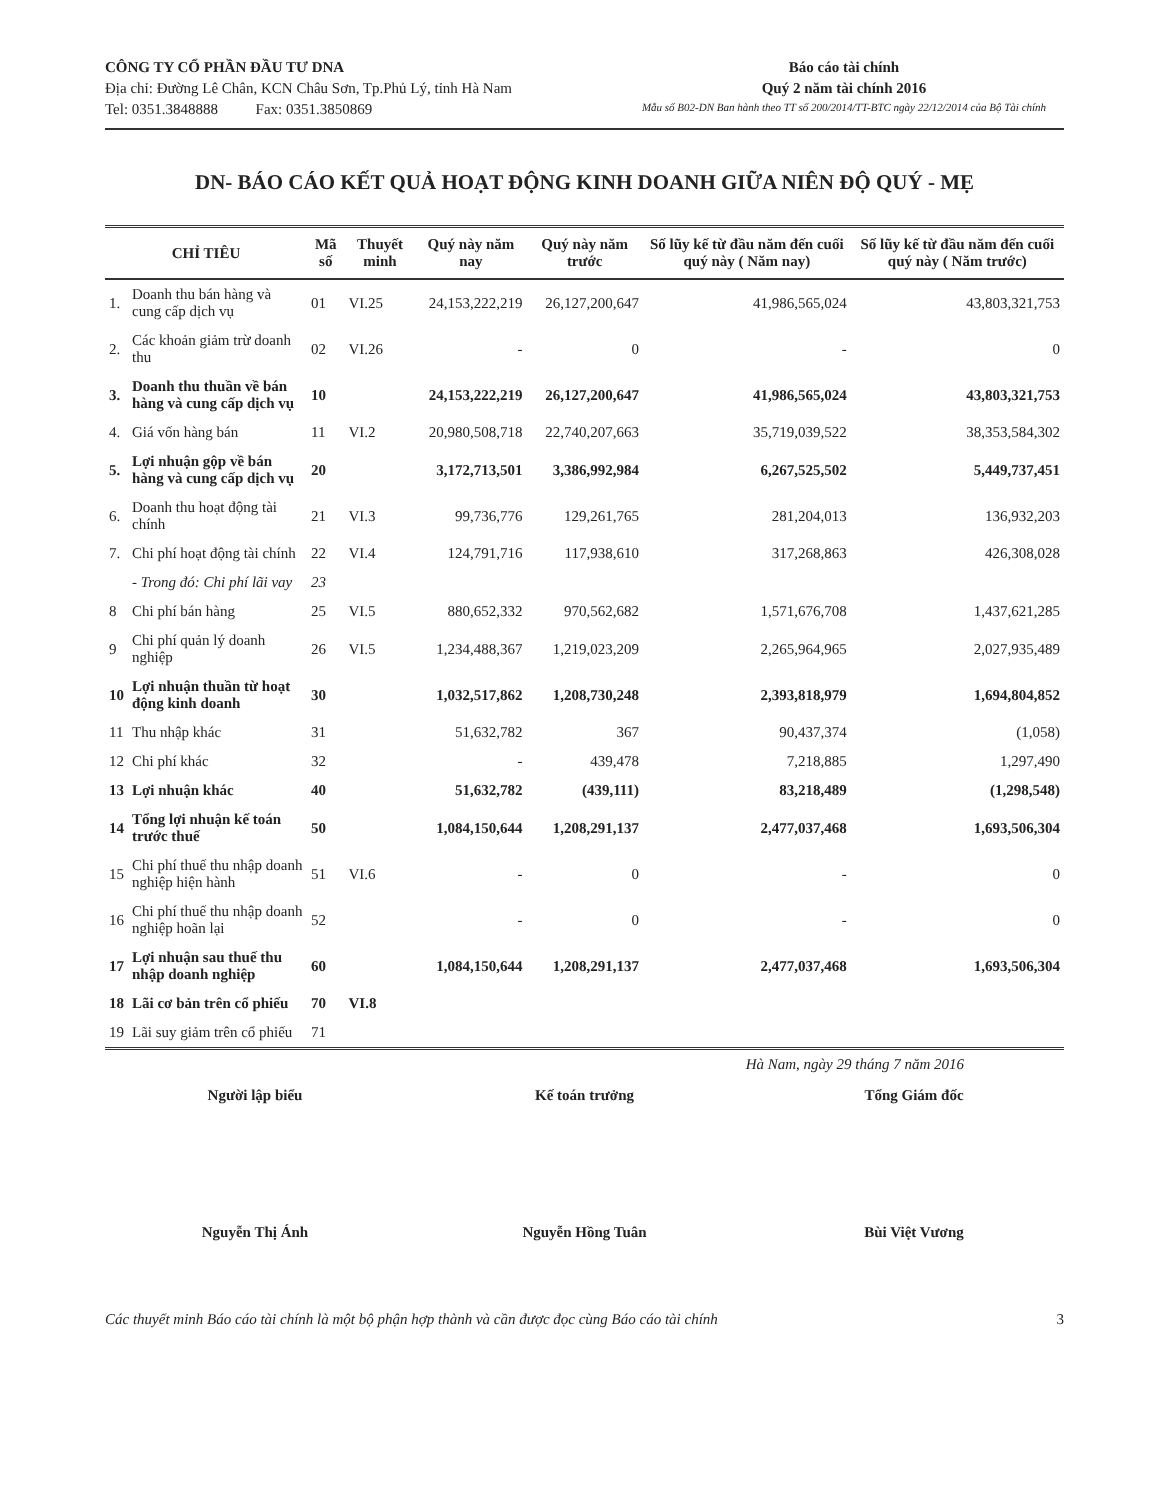CÔNG TY CỔ PHẦN ĐẦU TƯ DNA
Địa chỉ: Đường Lê Chân, KCN Châu Sơn, Tp.Phủ Lý, tỉnh Hà Nam
Tel: 0351.3848888 Fax: 0351.3850869
Báo cáo tài chính
Quý 2 năm tài chính 2016
Mẫu số B02-DN Ban hành theo TT số 200/2014/TT-BTC ngày 22/12/2014 của Bộ Tài chính
DN- BÁO CÁO KẾT QUẢ HOẠT ĐỘNG KINH DOANH GIỮA NIÊN ĐỘ QUÝ - MẸ
| CHỈ TIÊU | | Mã số | Thuyết minh | Quý này năm nay | Quý này năm trước | Số lũy kế từ đầu năm đến cuối quý này ( Năm nay) | Số lũy kế từ đầu năm đến cuối quý này ( Năm trước) |
| --- | --- | --- | --- | --- | --- | --- | --- |
| 1. | Doanh thu bán hàng và cung cấp dịch vụ | 01 | VI.25 | 24,153,222,219 | 26,127,200,647 | 41,986,565,024 | 43,803,321,753 |
| 2. | Các khoản giảm trừ doanh thu | 02 | VI.26 | - | 0 | - | 0 |
| 3. | Doanh thu thuần về bán hàng và cung cấp dịch vụ | 10 | | 24,153,222,219 | 26,127,200,647 | 41,986,565,024 | 43,803,321,753 |
| 4. | Giá vốn hàng bán | 11 | VI.2 | 20,980,508,718 | 22,740,207,663 | 35,719,039,522 | 38,353,584,302 |
| 5. | Lợi nhuận gộp về bán hàng và cung cấp dịch vụ | 20 | | 3,172,713,501 | 3,386,992,984 | 6,267,525,502 | 5,449,737,451 |
| 6. | Doanh thu hoạt động tài chính | 21 | VI.3 | 99,736,776 | 129,261,765 | 281,204,013 | 136,932,203 |
| 7. | Chi phí hoạt động tài chính | 22 | VI.4 | 124,791,716 | 117,938,610 | 317,268,863 | 426,308,028 |
| | - Trong đó: Chi phí lãi vay | 23 | | | | | |
| 8 | Chi phí bán hàng | 25 | VI.5 | 880,652,332 | 970,562,682 | 1,571,676,708 | 1,437,621,285 |
| 9 | Chi phí quản lý doanh nghiệp | 26 | VI.5 | 1,234,488,367 | 1,219,023,209 | 2,265,964,965 | 2,027,935,489 |
| 10 | Lợi nhuận thuần từ hoạt động kinh doanh | 30 | | 1,032,517,862 | 1,208,730,248 | 2,393,818,979 | 1,694,804,852 |
| 11 | Thu nhập khác | 31 | | 51,632,782 | 367 | 90,437,374 | (1,058) |
| 12 | Chi phí khác | 32 | | - | 439,478 | 7,218,885 | 1,297,490 |
| 13 | Lợi nhuận khác | 40 | | 51,632,782 | (439,111) | 83,218,489 | (1,298,548) |
| 14 | Tổng lợi nhuận kế toán trước thuế | 50 | | 1,084,150,644 | 1,208,291,137 | 2,477,037,468 | 1,693,506,304 |
| 15 | Chi phí thuế thu nhập doanh nghiệp hiện hành | 51 | VI.6 | - | 0 | - | 0 |
| 16 | Chi phí thuế thu nhập doanh nghiệp hoãn lại | 52 | | - | 0 | - | 0 |
| 17 | Lợi nhuận sau thuế thu nhập doanh nghiệp | 60 | | 1,084,150,644 | 1,208,291,137 | 2,477,037,468 | 1,693,506,304 |
| 18 | Lãi cơ bản trên cổ phiếu | 70 | VI.8 | | | | |
| 19 | Lãi suy giảm trên cổ phiếu | 71 | | | | | |
Hà Nam, ngày 29 tháng 7 năm 2016
Người lập biểu
Nguyễn Thị Ánh
Kế toán trưởng
Nguyễn Hồng Tuân
Tổng Giám đốc
Bùi Việt Vương
Các thuyết minh Báo cáo tài chính là một bộ phận hợp thành và cần được đọc cùng Báo cáo tài chính 3